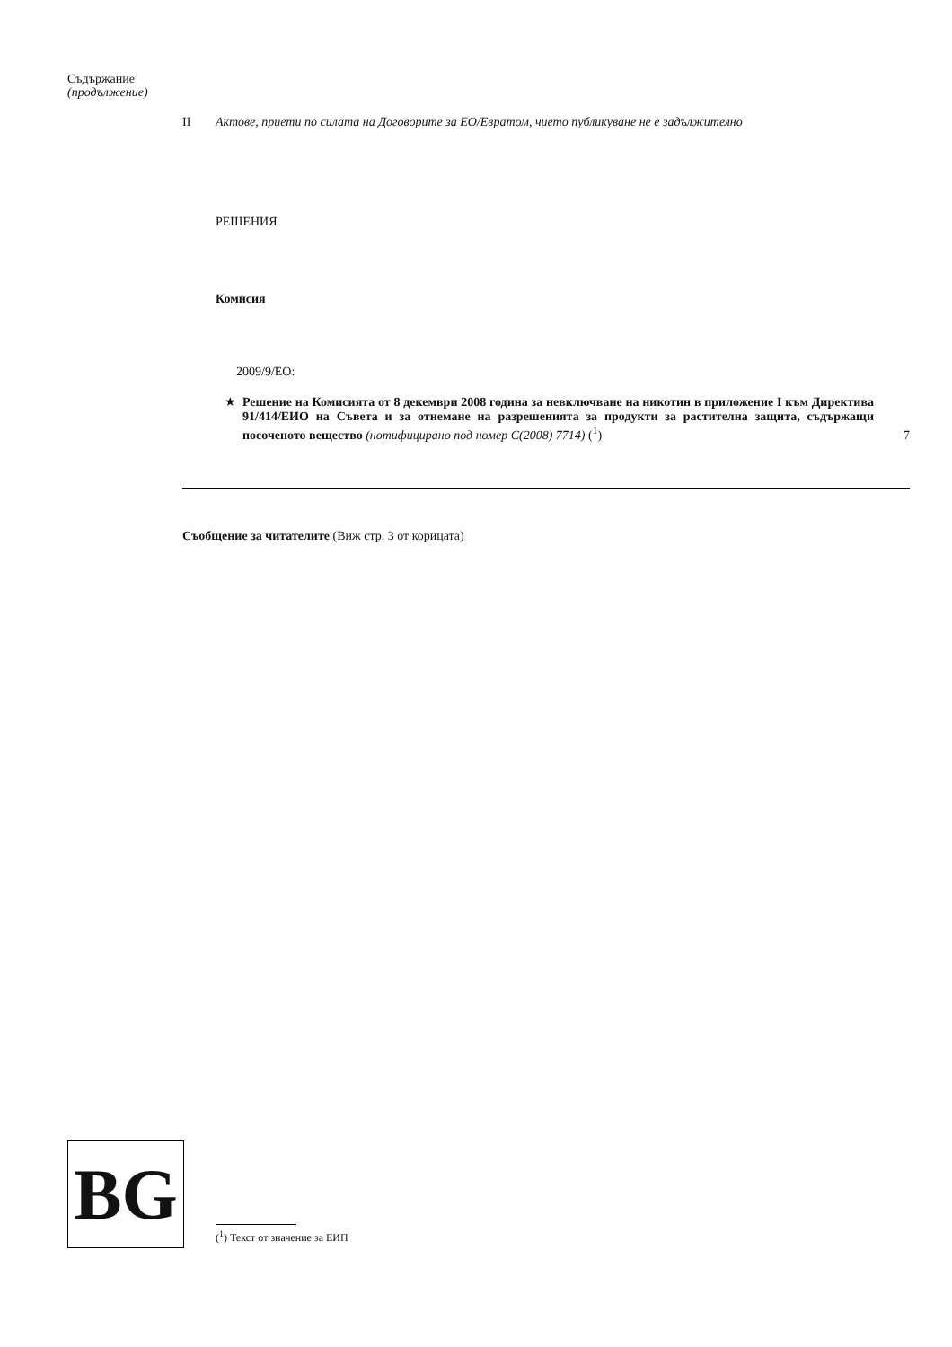Съдържание
(продължение)
II Актове, приети по силата на Договорите за ЕО/Евратом, чието публикуване не е задължително
РЕШЕНИЯ
Комисия
2009/9/ЕО:
★ Решение на Комисията от 8 декември 2008 година за невключване на никотин в приложение I към Директива 91/414/ЕИО на Съвета и за отнемане на разрешенията за продукти за растителна защита, съдържащи посоченото вещество (нотифицирано под номер C(2008) 7714) (<sup>1</sup>) 7
Съобщение за читателите (Виж стр. 3 от корицата)
BG
(<sup>1</sup>) Текст от значение за ЕИП